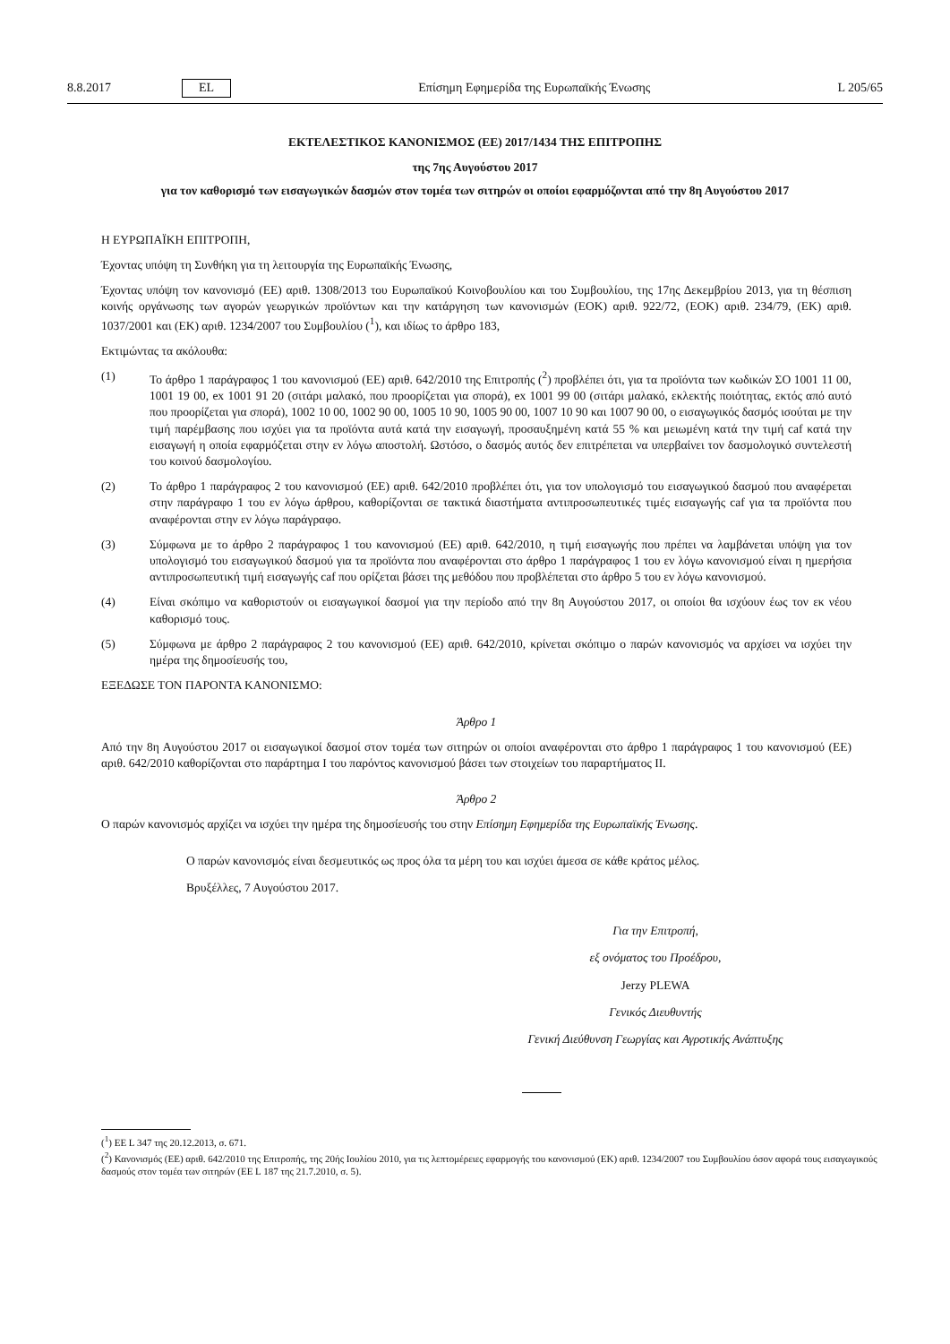8.8.2017 EL Επίσημη Εφημερίδα της Ευρωπαϊκής Ένωσης L 205/65
ΕΚΤΕΛΕΣΤΙΚΟΣ ΚΑΝΟΝΙΣΜΟΣ (ΕΕ) 2017/1434 ΤΗΣ ΕΠΙΤΡΟΠΗΣ
της 7ης Αυγούστου 2017
για τον καθορισμό των εισαγωγικών δασμών στον τομέα των σιτηρών οι οποίοι εφαρμόζονται από την 8η Αυγούστου 2017
Η ΕΥΡΩΠΑΪΚΗ ΕΠΙΤΡΟΠΗ,
Έχοντας υπόψη τη Συνθήκη για τη λειτουργία της Ευρωπαϊκής Ένωσης,
Έχοντας υπόψη τον κανονισμό (ΕΕ) αριθ. 1308/2013 του Ευρωπαϊκού Κοινοβουλίου και του Συμβουλίου, της 17ης Δεκεμβρίου 2013, για τη θέσπιση κοινής οργάνωσης των αγορών γεωργικών προϊόντων και την κατάργηση των κανονισμών (ΕΟΚ) αριθ. 922/72, (ΕΟΚ) αριθ. 234/79, (ΕΚ) αριθ. 1037/2001 και (ΕΚ) αριθ. 1234/2007 του Συμβουλίου (<sup>1</sup>), και ιδίως το άρθρο 183,
Εκτιμώντας τα ακόλουθα:
(1) Το άρθρο 1 παράγραφος 1 του κανονισμού (ΕΕ) αριθ. 642/2010 της Επιτροπής (<sup>2</sup>) προβλέπει ότι, για τα προϊόντα των κωδικών ΣΟ 1001 11 00, 1001 19 00, ex 1001 91 20 (σιτάρι μαλακό, που προορίζεται για σπορά), ex 1001 99 00 (σιτάρι μαλακό, εκλεκτής ποιότητας, εκτός από αυτό που προορίζεται για σπορά), 1002 10 00, 1002 90 00, 1005 10 90, 1005 90 00, 1007 10 90 και 1007 90 00, ο εισαγωγικός δασμός ισούται με την τιμή παρέμβασης που ισχύει για τα προϊόντα αυτά κατά την εισαγωγή, προσαυξημένη κατά 55 % και μειωμένη κατά την τιμή caf κατά την εισαγωγή η οποία εφαρμόζεται στην εν λόγω αποστολή. Ωστόσο, ο δασμός αυτός δεν επιτρέπεται να υπερβαίνει τον δασμολογικό συντελεστή του κοινού δασμολογίου.
(2) Το άρθρο 1 παράγραφος 2 του κανονισμού (ΕΕ) αριθ. 642/2010 προβλέπει ότι, για τον υπολογισμό του εισαγωγικού δασμού που αναφέρεται στην παράγραφο 1 του εν λόγω άρθρου, καθορίζονται σε τακτικά διαστήματα αντιπροσωπευτικές τιμές εισαγωγής caf για τα προϊόντα που αναφέρονται στην εν λόγω παράγραφο.
(3) Σύμφωνα με το άρθρο 2 παράγραφος 1 του κανονισμού (ΕΕ) αριθ. 642/2010, η τιμή εισαγωγής που πρέπει να λαμβάνεται υπόψη για τον υπολογισμό του εισαγωγικού δασμού για τα προϊόντα που αναφέρονται στο άρθρο 1 παράγραφος 1 του εν λόγω κανονισμού είναι η ημερήσια αντιπροσωπευτική τιμή εισαγωγής caf που ορίζεται βάσει της μεθόδου που προβλέπεται στο άρθρο 5 του εν λόγω κανονισμού.
(4) Είναι σκόπιμο να καθοριστούν οι εισαγωγικοί δασμοί για την περίοδο από την 8η Αυγούστου 2017, οι οποίοι θα ισχύουν έως τον εκ νέου καθορισμό τους.
(5) Σύμφωνα με άρθρο 2 παράγραφος 2 του κανονισμού (ΕΕ) αριθ. 642/2010, κρίνεται σκόπιμο ο παρών κανονισμός να αρχίσει να ισχύει την ημέρα της δημοσίευσής του,
ΕΞΕΔΩΣΕ ΤΟΝ ΠΑΡΟΝΤΑ ΚΑΝΟΝΙΣΜΟ:
Άρθρο 1
Από την 8η Αυγούστου 2017 οι εισαγωγικοί δασμοί στον τομέα των σιτηρών οι οποίοι αναφέρονται στο άρθρο 1 παράγραφος 1 του κανονισμού (ΕΕ) αριθ. 642/2010 καθορίζονται στο παράρτημα I του παρόντος κανονισμού βάσει των στοιχείων του παραρτήματος II.
Άρθρο 2
Ο παρών κανονισμός αρχίζει να ισχύει την ημέρα της δημοσίευσής του στην Επίσημη Εφημερίδα της Ευρωπαϊκής Ένωσης.
Ο παρών κανονισμός είναι δεσμευτικός ως προς όλα τα μέρη του και ισχύει άμεσα σε κάθε κράτος μέλος.
Βρυξέλλες, 7 Αυγούστου 2017.
Για την Επιτροπή,
εξ ονόματος του Προέδρου,
Jerzy PLEWA
Γενικός Διευθυντής
Γενική Διεύθυνση Γεωργίας και Αγροτικής Ανάπτυξης
(<sup>1</sup>) ΕΕ L 347 της 20.12.2013, σ. 671.
(<sup>2</sup>) Κανονισμός (ΕΕ) αριθ. 642/2010 της Επιτροπής, της 20ής Ιουλίου 2010, για τις λεπτομέρειες εφαρμογής του κανονισμού (ΕΚ) αριθ. 1234/2007 του Συμβουλίου όσον αφορά τους εισαγωγικούς δασμούς στον τομέα των σιτηρών (ΕΕ L 187 της 21.7.2010, σ. 5).